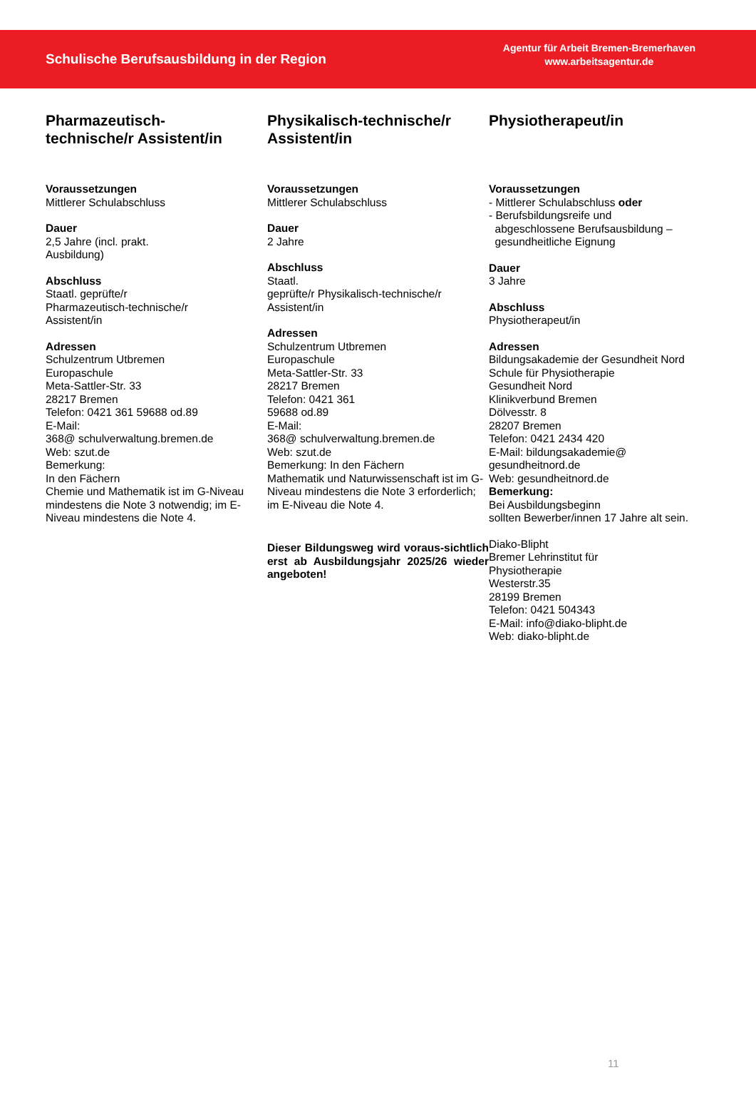Schulische Berufsausbildung in der Region
Agentur für Arbeit Bremen-Bremerhaven
www.arbeitsagentur.de
Pharmazeutisch-
technische/r Assistent/in
Voraussetzungen
Mittlerer Schulabschluss
Dauer
2,5 Jahre (incl. prakt.
Ausbildung)
Abschluss
Staatl. geprüfte/r
Pharmazeutisch-technische/r
Assistent/in
Adressen
Schulzentrum Utbremen
Europaschule
Meta-Sattler-Str. 33
28217 Bremen
Telefon: 0421 361 59688 od.89
E-Mail:
368@ schulverwaltung.bremen.de
Web: szut.de
Bemerkung:
In den Fächern
Chemie und Mathematik ist im G-Niveau mindestens die Note 3 notwendig; im E-Niveau mindestens die Note 4.
Physikalisch-technische/r
Assistent/in
Voraussetzungen
Mittlerer Schulabschluss
Dauer
2 Jahre
Abschluss
Staatl.
geprüfte/r Physikalisch-technische/r
Assistent/in
Adressen
Schulzentrum Utbremen
Europaschule
Meta-Sattler-Str. 33
28217 Bremen
Telefon: 0421 361
59688 od.89
E-Mail:
368@ schulverwaltung.bremen.de
Web: szut.de
Bemerkung: In den Fächern
Mathematik und Naturwissenschaft ist im G-Niveau mindestens die Note 3 erforderlich; im E-Niveau die Note 4.
Dieser Bildungsweg wird voraus-sichtlich erst ab Ausbildungsjahr 2025/26 wieder angeboten!
Physiotherapeut/in
Voraussetzungen
- Mittlerer Schulabschluss oder
- Berufsbildungsreife und
abgeschlossene Berufsausbildung –
gesundheitliche Eignung
Dauer
3 Jahre
Abschluss
Physiotherapeut/in
Adressen
Bildungsakademie der Gesundheit Nord
Schule für Physiotherapie
Gesundheit Nord
Klinikverbund Bremen
Dölvesstr. 8
28207 Bremen
Telefon: 0421 2434 420
E-Mail: bildungsakademie@
gesundheitnord.de
Web: gesundheitnord.de
Bemerkung:
Bei Ausbildungsbeginn
sollten Bewerber/innen 17 Jahre alt sein.
Diako-Blipht
Bremer Lehrinstitut für
Physiotherapie
Westerstr.35
28199 Bremen
Telefon: 0421 504343
E-Mail: info@diako-blipht.de
Web: diako-blipht.de
11